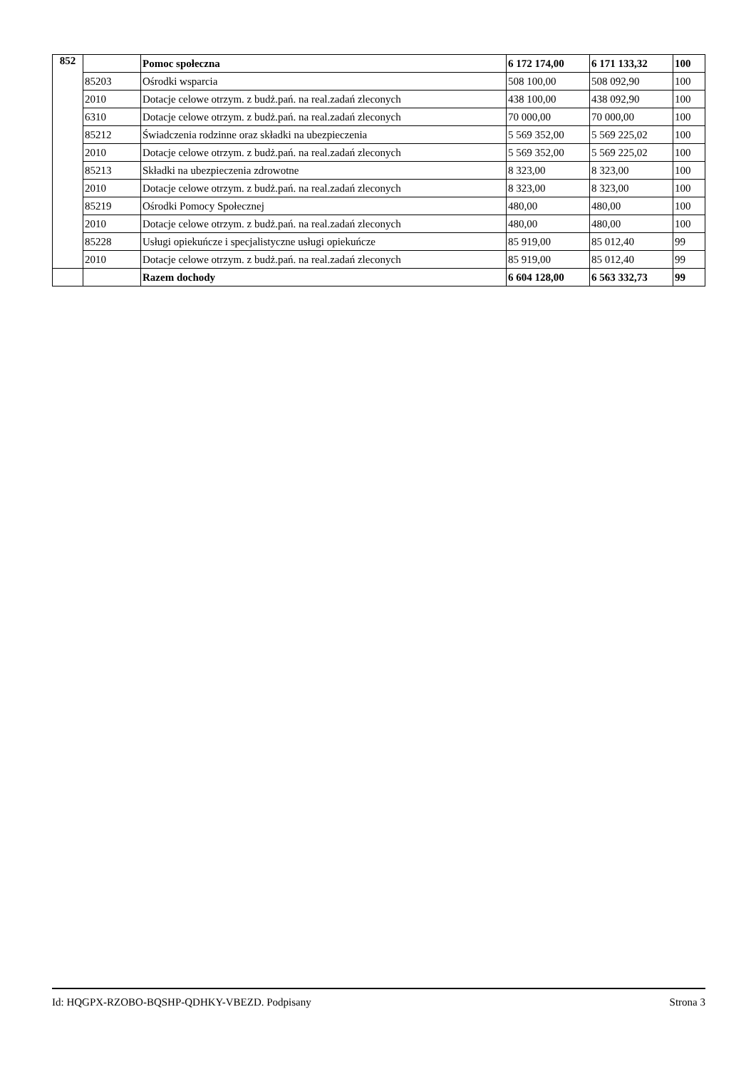| 852 | | Pomoc społeczna | 6 172 174,00 | 6 171 133,32 | 100 |
| | 85203 | Ośrodki wsparcia | 508 100,00 | 508 092,90 | 100 |
| | 2010 | Dotacje celowe otrzym. z budż.pań. na real.zadań zleconych | 438 100,00 | 438 092,90 | 100 |
| | 6310 | Dotacje celowe otrzym. z budż.pań. na real.zadań zleconych | 70 000,00 | 70 000,00 | 100 |
| | 85212 | Świadczenia rodzinne oraz składki na ubezpieczenia | 5 569 352,00 | 5 569 225,02 | 100 |
| | 2010 | Dotacje celowe otrzym. z budż.pań. na real.zadań zleconych | 5 569 352,00 | 5 569 225,02 | 100 |
| | 85213 | Składki na ubezpieczenia zdrowotne | 8 323,00 | 8 323,00 | 100 |
| | 2010 | Dotacje celowe otrzym. z budż.pań. na real.zadań zleconych | 8 323,00 | 8 323,00 | 100 |
| | 85219 | Ośrodki Pomocy Społecznej | 480,00 | 480,00 | 100 |
| | 2010 | Dotacje celowe otrzym. z budż.pań. na real.zadań zleconych | 480,00 | 480,00 | 100 |
| | 85228 | Usługi opiekuńcze i specjalistyczne usługi opiekuńcze | 85 919,00 | 85 012,40 | 99 |
| | 2010 | Dotacje celowe otrzym. z budż.pań. na real.zadań zleconych | 85 919,00 | 85 012,40 | 99 |
| | | Razem dochody | 6 604 128,00 | 6 563 332,73 | 99 |
Id: HQGPX-RZOBO-BQSHP-QDHKY-VBEZD. Podpisany Strona 3